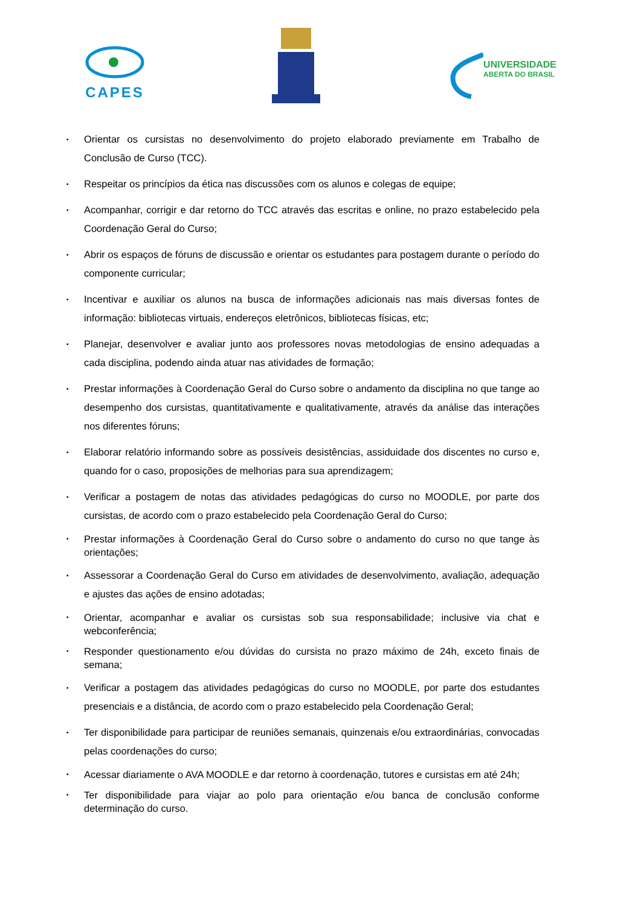CAPES
UNIVERSIDADE
ABERTA DO BRASIL
▪ Orientar os cursistas no desenvolvimento do projeto elaborado previamente em Trabalho de Conclusão de Curso (TCC).
▪ Respeitar os princípios da ética nas discussões com os alunos e colegas de equipe;
▪ Acompanhar, corrigir e dar retorno do TCC através das escritas e online, no prazo estabelecido pela Coordenação Geral do Curso;
▪ Abrir os espaços de fóruns de discussão e orientar os estudantes para postagem durante o período do componente curricular;
▪ Incentivar e auxiliar os alunos na busca de informações adicionais nas mais diversas fontes de informação: bibliotecas virtuais, endereços eletrônicos, bibliotecas físicas, etc;
▪ Planejar, desenvolver e avaliar junto aos professores novas metodologias de ensino adequadas a cada disciplina, podendo ainda atuar nas atividades de formação;
▪ Prestar informações à Coordenação Geral do Curso sobre o andamento da disciplina no que tange ao desempenho dos cursistas, quantitativamente e qualitativamente, através da análise das interações nos diferentes fóruns;
▪ Elaborar relatório informando sobre as possíveis desistências, assiduidade dos discentes no curso e, quando for o caso, proposições de melhorias para sua aprendizagem;
▪ Verificar a postagem de notas das atividades pedagógicas do curso no MOODLE, por parte dos cursistas, de acordo com o prazo estabelecido pela Coordenação Geral do Curso;
▪ Prestar informações à Coordenação Geral do Curso sobre o andamento do curso no que tange às orientações;
▪ Assessorar a Coordenação Geral do Curso em atividades de desenvolvimento, avaliação, adequação e ajustes das ações de ensino adotadas;
▪ Orientar, acompanhar e avaliar os cursistas sob sua responsabilidade; inclusive via chat e webconferência;
▪ Responder questionamento e/ou dúvidas do cursista no prazo máximo de 24h, exceto finais de semana;
▪ Verificar a postagem das atividades pedagógicas do curso no MOODLE, por parte dos estudantes presenciais e a distância, de acordo com o prazo estabelecido pela Coordenação Geral;
▪ Ter disponibilidade para participar de reuniões semanais, quinzenais e/ou extraordinárias, convocadas pelas coordenações do curso;
▪ Acessar diariamente o AVA MOODLE e dar retorno à coordenação, tutores e cursistas em até 24h;
▪ Ter disponibilidade para viajar ao polo para orientação e/ou banca de conclusão conforme determinação do curso.